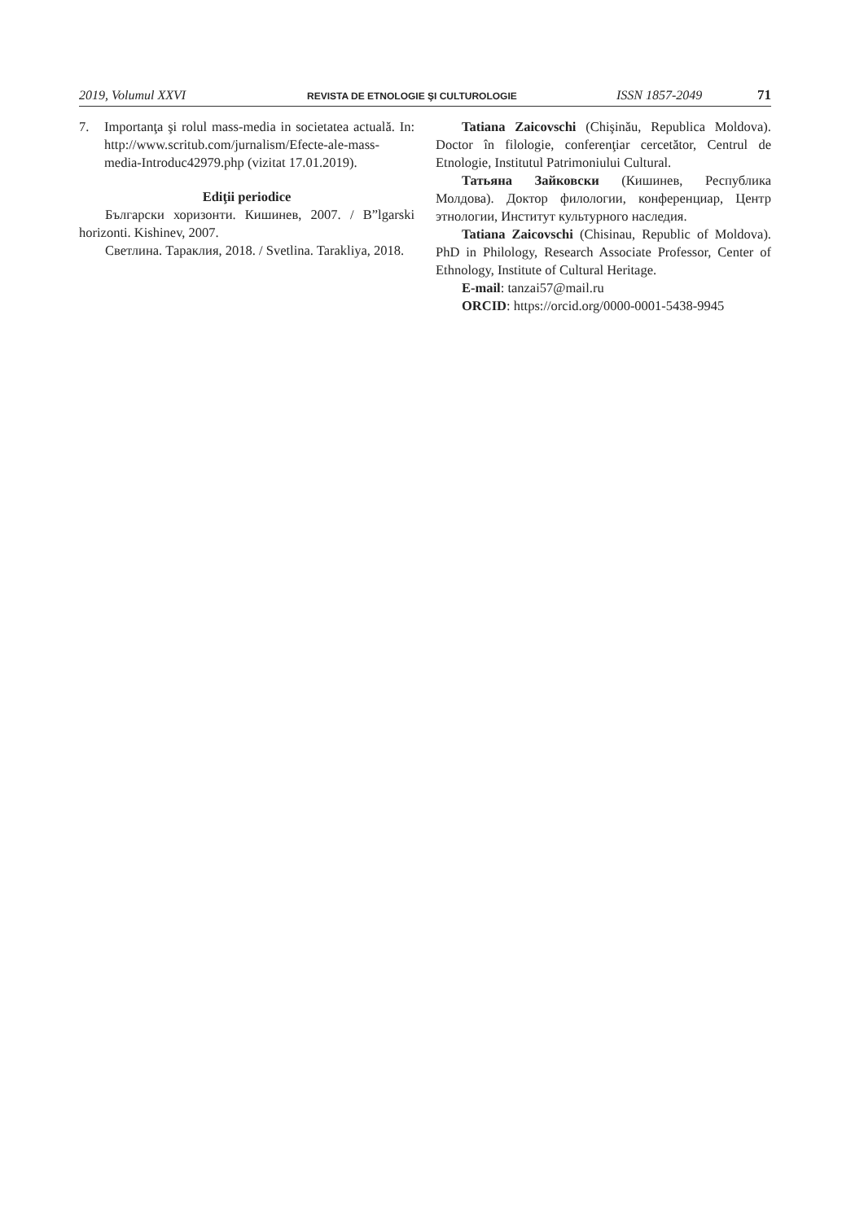2019, Volumul XXVI REVISTA DE ETNOLOGIE ŞI CULTUROLOGIE ISSN 1857-2049 71
7. Importanţa şi rolul mass-media in societatea actuală. In: http://www.scritub.com/jurnalism/Efecte-ale-mass-media-Introduc42979.php (vizitat 17.01.2019).
Ediţii periodice
Български хоризонти. Кишинев, 2007. / B”lgarski horizonti. Kishinev, 2007.
Светлина. Тараклия, 2018. / Svetlina. Tarakliya, 2018.
Tatiana Zaicovschi (Chişinău, Republica Moldova). Doctor în filologie, conferenţiar cercetător, Centrul de Etnologie, Institutul Patrimoniului Cultural.
Татьяна Зайковски (Кишинев, Республика Молдова). Доктор филологии, конференциар, Центр этнологии, Институт культурного наследия.
Tatiana Zaicovschi (Chisinau, Republic of Moldova). PhD in Philology, Research Associate Professor, Center of Ethnology, Institute of Cultural Heritage.
E-mail: tanzai57@mail.ru
ORCID: https://orcid.org/0000-0001-5438-9945